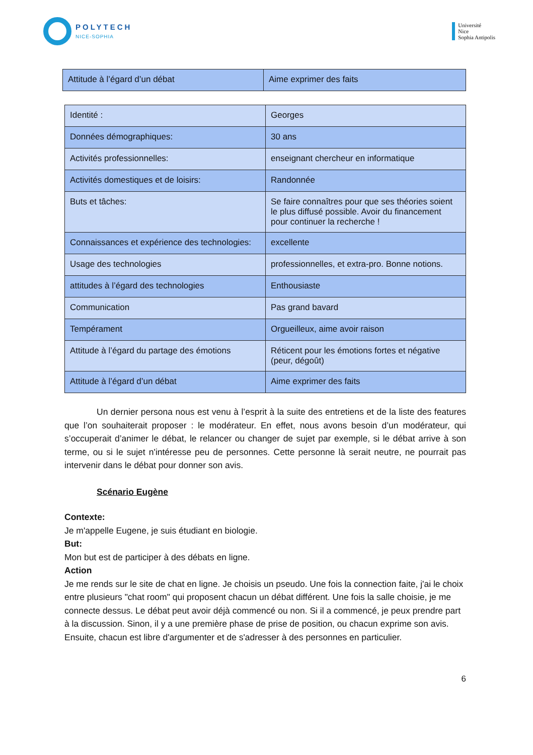POLYTECH
NICE-SOPHIA
Université
Nice
Sophia Antipolis
| Attitude à l’égard d’un débat | Aime exprimer des faits |
| Identité : | Georges |
| Données démographiques: | 30 ans |
| Activités professionnelles: | enseignant chercheur en informatique |
| Activités domestiques et de loisirs: | Randonnée |
| Buts et tâches: | Se faire connaîtres pour que ses théories soient le plus diffusé possible. Avoir du financement pour continuer la recherche ! |
| Connaissances et expérience des technologies: | excellente |
| Usage des technologies | professionnelles, et extra-pro. Bonne notions. |
| attitudes à l’égard des technologies | Enthousiaste |
| Communication | Pas grand bavard |
| Tempérament | Orgueilleux, aime avoir raison |
| Attitude à l’égard du partage des émotions | Réticent pour les émotions fortes et négative (peur, dégoût) |
| Attitude à l’égard d’un débat | Aime exprimer des faits |
Un dernier persona nous est venu à l’esprit à la suite des entretiens et de la liste des features que l’on souhaiterait proposer : le modérateur. En effet, nous avons besoin d’un modérateur, qui s’occuperait d’animer le débat, le relancer ou changer de sujet par exemple, si le débat arrive à son terme, ou si le sujet n'intéresse peu de personnes. Cette personne là serait neutre, ne pourrait pas intervenir dans le débat pour donner son avis.
Scénario Eugène
Contexte:
Je m'appelle Eugene, je suis étudiant en biologie.
But:
Mon but est de participer à des débats en ligne.
Action
Je me rends sur le site de chat en ligne. Je choisis un pseudo. Une fois la connection faite, j'ai le choix entre plusieurs "chat room" qui proposent chacun un débat différent. Une fois la salle choisie, je me connecte dessus. Le débat peut avoir déjà commencé ou non. Si il a commencé, je peux prendre part à la discussion. Sinon, il y a une première phase de prise de position, ou chacun exprime son avis. Ensuite, chacun est libre d'argumenter et de s'adresser à des personnes en particulier.
6